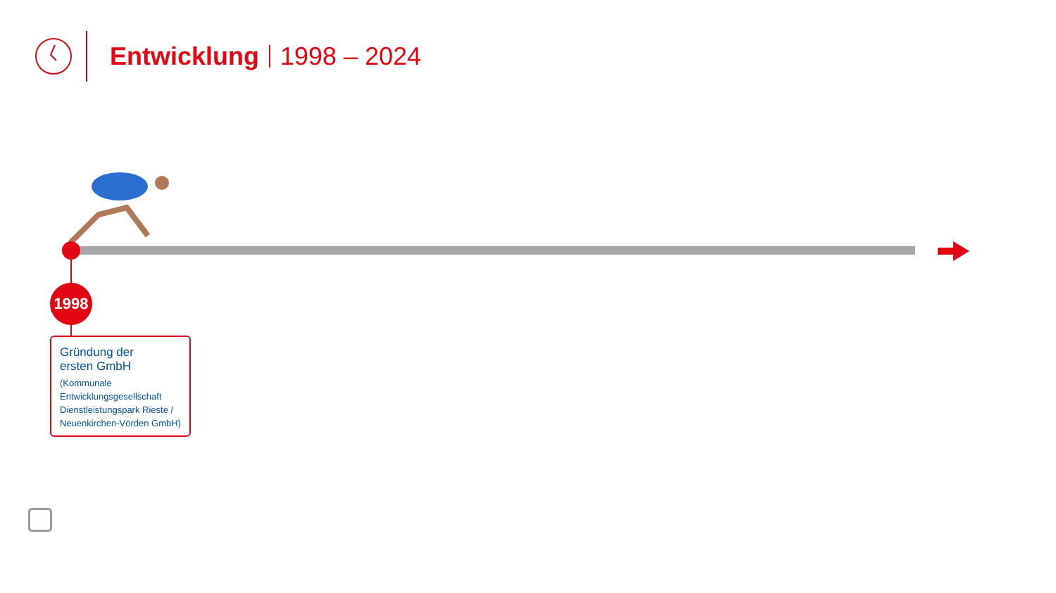Entwicklung
1998 – 2024
1998
Gründung der
ersten GmbH
(Kommunale Entwicklungsgesellschaft Dienstleistungspark Rieste / Neuenkirchen-Vörden GmbH)